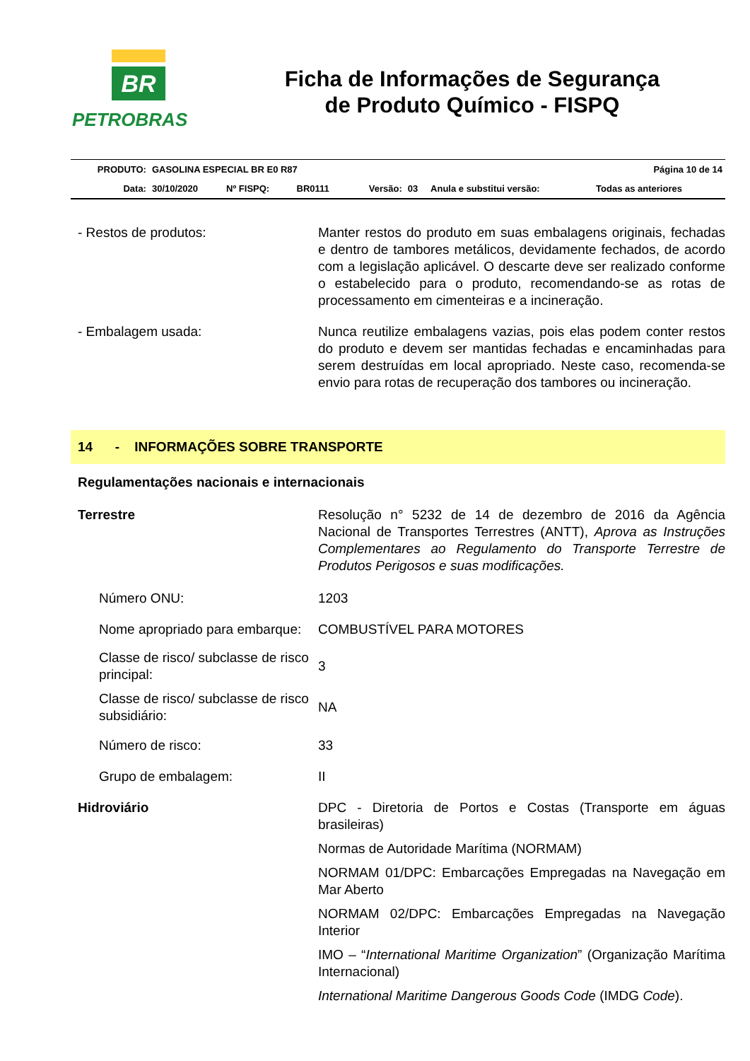BR
PETROBRAS
Ficha de Informações de Segurança
de Produto Químico - FISPQ
| PRODUTO: | GASOLINA ESPECIAL BR E0 R87 | | | | | Página 10 de 14 | |
| Data: | 30/10/2020 | Nº FISPQ: | BR0111 | Versão: | 03 | Anula e substitui versão: | Todas as anteriores |
- Restos de produtos: Manter restos do produto em suas embalagens originais, fechadas e dentro de tambores metálicos, devidamente fechados, de acordo com a legislação aplicável. O descarte deve ser realizado conforme o estabelecido para o produto, recomendando-se as rotas de processamento em cimenteiras e a incineração.
- Embalagem usada: Nunca reutilize embalagens vazias, pois elas podem conter restos do produto e devem ser mantidas fechadas e encaminhadas para serem destruídas em local apropriado. Neste caso, recomenda-se envio para rotas de recuperação dos tambores ou incineração.
14 - INFORMAÇÕES SOBRE TRANSPORTE
Regulamentações nacionais e internacionais
Terrestre Resolução n° 5232 de 14 de dezembro de 2016 da Agência Nacional de Transportes Terrestres (ANTT), Aprova as Instruções Complementares ao Regulamento do Transporte Terrestre de Produtos Perigosos e suas modificações.
Número ONU: 1203
Nome apropriado para embarque:
COMBUSTÍVEL PARA MOTORES
Classe de risco/ subclasse de risco principal:
3
Classe de risco/ subclasse de risco subsidiário:
NA
Número de risco: 33
Grupo de embalagem: II
Hidroviário DPC - Diretoria de Portos e Costas (Transporte em águas brasileiras)
Normas de Autoridade Marítima (NORMAM)
NORMAM 01/DPC: Embarcações Empregadas na Navegação em Mar Aberto
NORMAM 02/DPC: Embarcações Empregadas na Navegação Interior
IMO – “International Maritime Organization” (Organização Marítima Internacional)
International Maritime Dangerous Goods Code (IMDG Code).